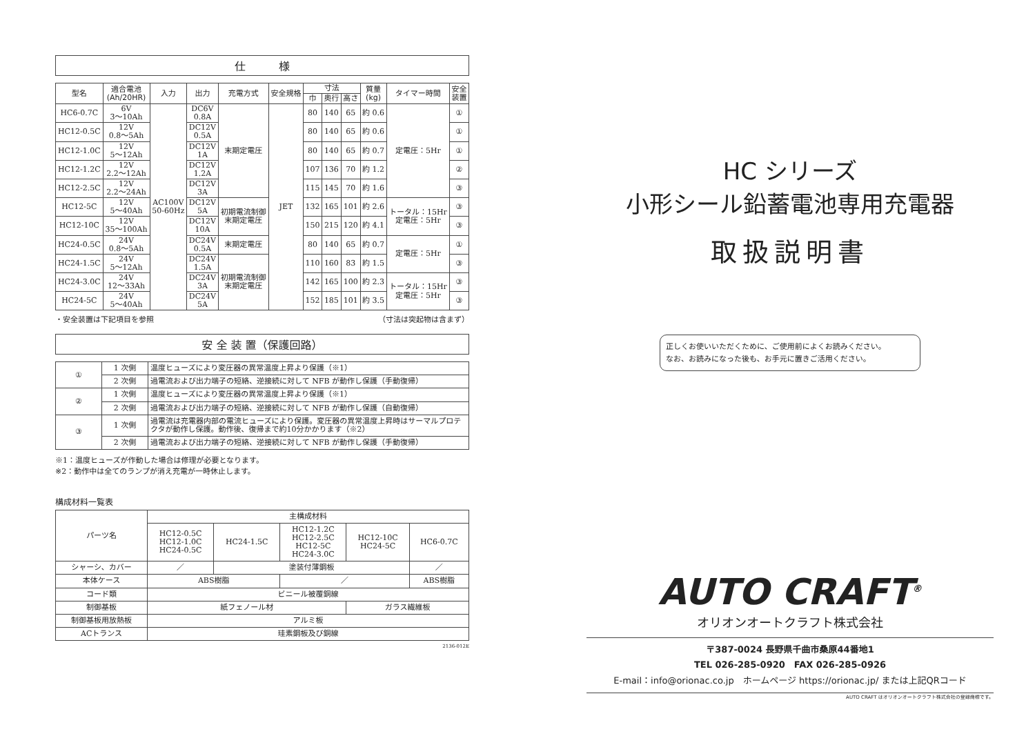仕　　　様
| 型名 | 適合電池 (Ah/20HR) | 入力 | 出力 | 充電方式 | 安全規格 | 寸法 | | | 質量 (kg) | タイマー時間 | 安全 装置 |
| --- | --- | --- | --- | --- | --- | --- | --- | --- | --- | --- | --- |
| | | | | | | 巾 | 奥行 | 高さ | | | |
| HC6-0.7C | 6V 3〜10Ah | AC100V 50-60Hz | DC6V 0.8A | 末期定電圧 | JET | 80 | 140 | 65 | 約 0.6 | 定電圧：5Hr | ① |
| HC12-0.5C | 12V 0.8〜5Ah | | DC12V 0.5A | | | 80 | 140 | 65 | 約 0.6 | | ① |
| HC12-1.0C | 12V 5〜12Ah | | DC12V 1A | | | 80 | 140 | 65 | 約 0.7 | | ① |
| HC12-1.2C | 12V 2.2〜12Ah | | DC12V 1.2A | | | 107 | 136 | 70 | 約 1.2 | | ② |
| HC12-2.5C | 12V 2.2〜24Ah | | DC12V 3A | | | 115 | 145 | 70 | 約 1.6 | | ③ |
| HC12-5C | 12V 5〜40Ah | | DC12V 5A | 初期電流制御 末期定電圧 | | 132 | 165 | 101 | 約 2.6 | トータル：15Hr 定電圧：5Hr | ③ |
| HC12-10C | 12V 35〜100Ah | | DC12V 10A | | | 150 | 215 | 120 | 約 4.1 | | ③ |
| HC24-0.5C | 24V 0.8〜5Ah | | DC24V 0.5A | 末期定電圧 | | 80 | 140 | 65 | 約 0.7 | 定電圧：5Hr | ① |
| HC24-1.5C | 24V 5〜12Ah | | DC24V 1.5A | 初期電流制御 末期定電圧 | | 110 | 160 | 83 | 約 1.5 | | ③ |
| HC24-3.0C | 24V 12〜33Ah | | DC24V 3A | | | 142 | 165 | 100 | 約 2.3 | トータル：15Hr 定電圧：5Hr | ③ |
| HC24-5C | 24V 5〜40Ah | | DC24V 5A | | | 152 | 185 | 101 | 約 3.5 | | ③ |
・安全装置は下記項目を参照 （寸法は突起物は含まず）
安 全 装 置（保護回路）
| ① | 1 次側 | 温度ヒューズにより変圧器の異常温度上昇より保護（※1） |
| | 2 次側 | 過電流および出力端子の短絡、逆接続に対して NFB が動作し保護（手動復帰） |
| ② | 1 次側 | 温度ヒューズにより変圧器の異常温度上昇より保護（※1） |
| | 2 次側 | 過電流および出力端子の短絡、逆接続に対して NFB が動作し保護（自動復帰） |
| ③ | 1 次側 | 過電流は充電器内部の電流ヒューズにより保護。変圧器の異常温度上昇時はサーマルプロテクタが動作し保護。動作後、復帰まで約10分かかります（※2） |
| | 2 次側 | 過電流および出力端子の短絡、逆接続に対して NFB が動作し保護（手動復帰） |
※1：温度ヒューズが作動した場合は修理が必要となります。
※2：動作中は全てのランプが消え充電が一時休止します。
構成材料一覧表
| パーツ名 | 主構成材料 | | | | |
| | HC12-0.5C HC12-1.0C HC24-0.5C | HC24-1.5C | HC12-1.2C HC12-2.5C HC12-5C HC24-3.0C | HC12-10C HC24-5C | HC6-0.7C |
| シャーシ、カバー | ／ | 塗装付薄鋼板 | | | ／ |
| 本体ケース | ABS樹脂 | | ／ | | ABS樹脂 |
| コード類 | ビニール被覆銅線 | | | | |
| 制御基板 | 紙フェノール材 | | | ガラス繊維板 | |
| 制御基板用放熱板 | アルミ板 | | | | |
| ACトランス | 珪素鋼板及び銅線 | | | | |
2136-012E
HC シリーズ
小形シール鉛蓄電池専用充電器
取扱説明書
正しくお使いいただくために、ご使用前によくお読みください。
なお、お読みになった後も、お手元に置きご活用ください。
AUTO CRAFT<sup>®</sup>
オリオンオートクラフト株式会社
〒387-0024 長野県千曲市桑原44番地1
TEL 026-285-0920　FAX 026-285-0926
E-mail：info@orionac.co.jp　ホームページ https://orionac.jp/ または上記QRコード
AUTO CRAFT はオリオンオートクラフト株式会社の登録商標です。